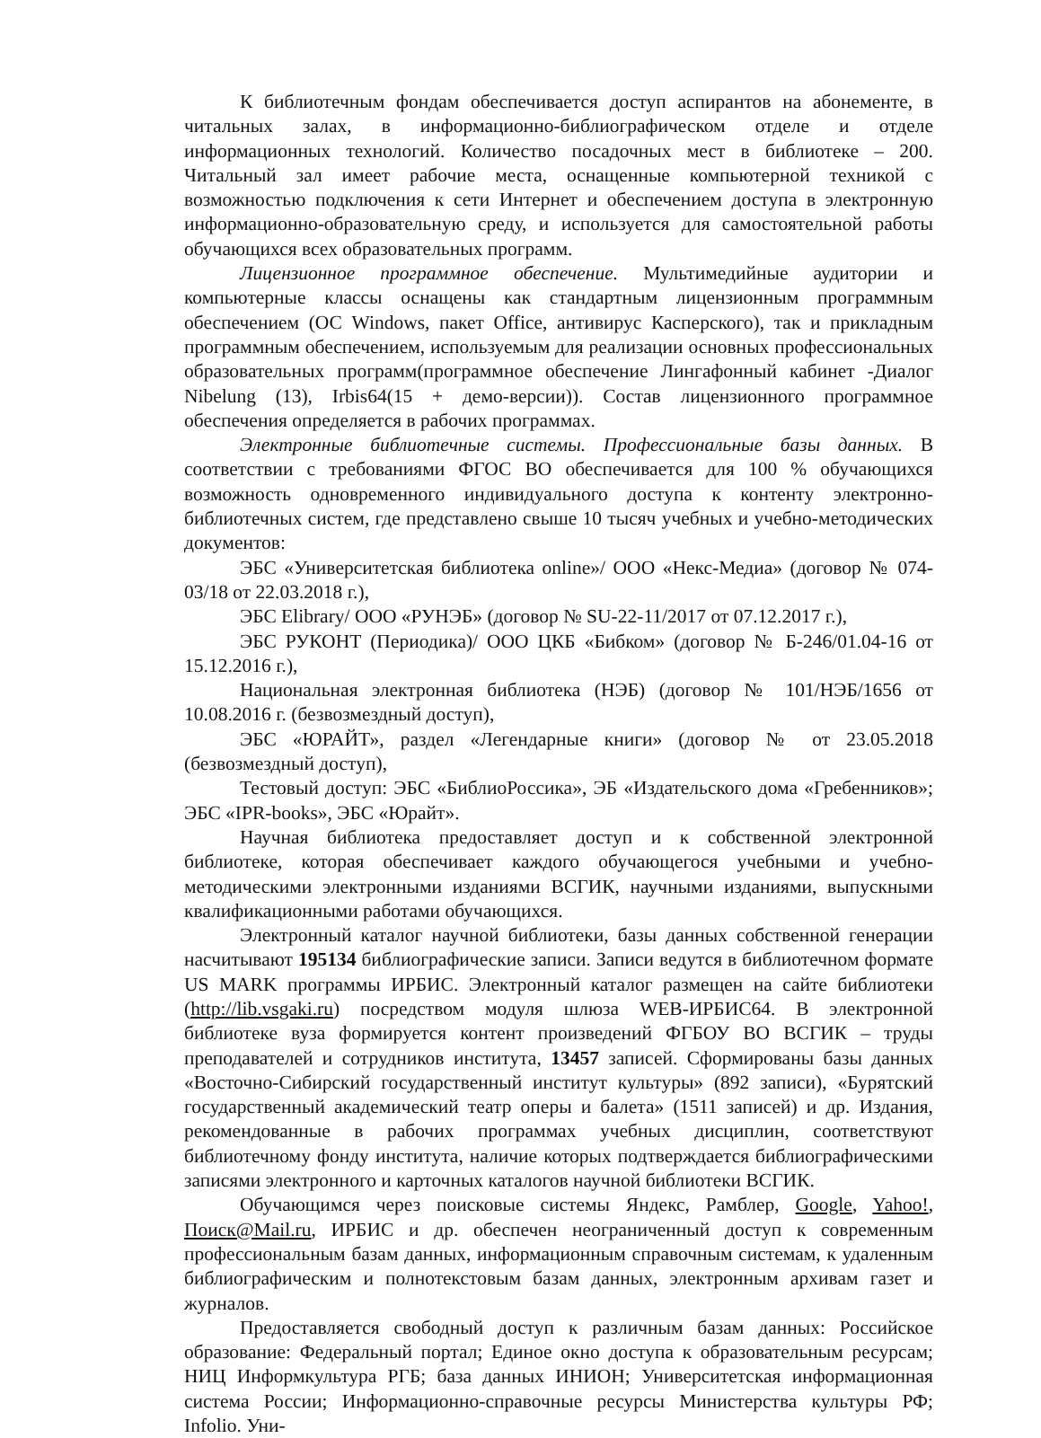К библиотечным фондам обеспечивается доступ аспирантов на абонементе, в читальных залах, в информационно-библиографическом отделе и отделе информационных технологий. Количество посадочных мест в библиотеке – 200. Читальный зал имеет рабочие места, оснащенные компьютерной техникой с возможностью подключения к сети Интернет и обеспечением доступа в электронную информационно-образовательную среду, и используется для самостоятельной работы обучающихся всех образовательных программ.
Лицензионное программное обеспечение. Мультимедийные аудитории и компьютерные классы оснащены как стандартным лицензионным программным обеспечением (ОС Windows, пакет Office, антивирус Касперского), так и прикладным программным обеспечением, используемым для реализации основных профессиональных образовательных программ(программное обеспечение Лингафонный кабинет -Диалог Nibelung (13), Irbis64(15 + демо-версии)). Состав лицензионного программное обеспечения определяется в рабочих программах.
Электронные библиотечные системы. Профессиональные базы данных. В соответствии с требованиями ФГОС ВО обеспечивается для 100 % обучающихся возможность одновременного индивидуального доступа к контенту электронно-библиотечных систем, где представлено свыше 10 тысяч учебных и учебно-методических документов:
ЭБС «Университетская библиотека online»/ ООО «Некс-Медиа» (договор № 074-03/18 от 22.03.2018 г.),
ЭБС Elibrary/ ООО «РУНЭБ» (договор № SU-22-11/2017 от 07.12.2017 г.),
ЭБС РУКОНТ (Периодика)/ ООО ЦКБ «Бибком» (договор № Б-246/01.04-16 от 15.12.2016 г.),
Национальная электронная библиотека (НЭБ) (договор № 101/НЭБ/1656 от 10.08.2016 г. (безвозмездный доступ),
ЭБС «ЮРАЙТ», раздел «Легендарные книги» (договор № от 23.05.2018 (безвозмездный доступ),
Тестовый доступ: ЭБС «БиблиоРоссика», ЭБ «Издательского дома «Гребенников»; ЭБС «IPR-books», ЭБС «Юрайт».
Научная библиотека предоставляет доступ и к собственной электронной библиотеке, которая обеспечивает каждого обучающегося учебными и учебно-методическими электронными изданиями ВСГИК, научными изданиями, выпускными квалификационными работами обучающихся.
Электронный каталог научной библиотеки, базы данных собственной генерации насчитывают 195134 библиографические записи. Записи ведутся в библиотечном формате US MARK программы ИРБИС. Электронный каталог размещен на сайте библиотеки (http://lib.vsgaki.ru) посредством модуля шлюза WEB-ИРБИС64. В электронной библиотеке вуза формируется контент произведений ФГБОУ ВО ВСГИК – труды преподавателей и сотрудников института, 13457 записей. Сформированы базы данных «Восточно-Сибирский государственный институт культуры» (892 записи), «Бурятский государственный академический театр оперы и балета» (1511 записей) и др. Издания, рекомендованные в рабочих программах учебных дисциплин, соответствуют библиотечному фонду института, наличие которых подтверждается библиографическими записями электронного и карточных каталогов научной библиотеки ВСГИК.
Обучающимся через поисковые системы Яндекс, Рамблер, Google, Yahoo!, Поиск@Mail.ru, ИРБИС и др. обеспечен неограниченный доступ к современным профессиональным базам данных, информационным справочным системам, к удаленным библиографическим и полнотекстовым базам данных, электронным архивам газет и журналов.
Предоставляется свободный доступ к различным базам данных: Российское образование: Федеральный портал; Единое окно доступа к образовательным ресурсам; НИЦ Информкультура РГБ; база данных ИНИОН; Университетская информационная система России; Информационно-справочные ресурсы Министерства культуры РФ; Infolio. Уни-